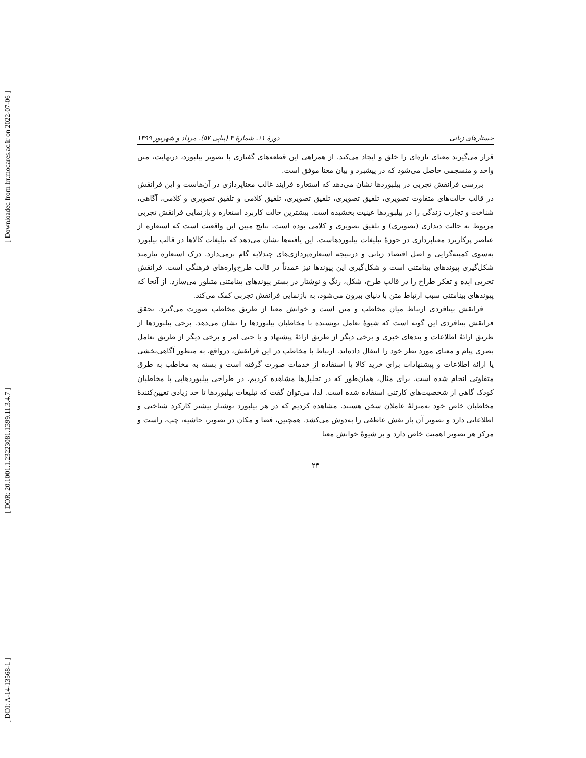[ Downloaded from lrr.modares.ac.ir on 2022-07-06 ]
[ DOR: 20.1001.1.23223081.1399.11.3.4.7 ]
[ DOI: A-14-13568-1 ]
جستارهای زبانی دورهٔ ۱۱، شمارهٔ ۳ (پیاپی ۵۷)، مرداد و شهریور ۱۳۹۹
قرار می‌گیرند معنای تازه‌ای را خلق و ایجاد می‌کند. از همراهی این قطعه‌های گفتاری با تصویر بیلبورد، درنهایت، متن واحد و منسجمی حاصل می‌شود که در پیشبرد و بیان معنا موفق است.
بررسی فرانقش تجربی در بیلبوردها نشان می‌دهد که استعاره فرایند غالب معناپردازی در آن‌هاست و این فرانقش در قالب حالت‌های متفاوت تصویری، تلفیق تصویری، تلفیق تصویری، تلفیق کلامی و تلفیق تصویری و کلامی، آگاهی، شناخت و تجارب زندگی را در بیلبوردها عینیت بخشیده است. بیشترین حالت کاربرد استعاره و بازنمایی فرانقش تجربی مربوط به حالت دیداری (تصویری) و تلفیق تصویری و کلامی بوده است. نتایج مبین این واقعیت است که استعاره از عناصر پرکاربرد معناپردازی در حوزهٔ تبلیغات بیلبوردهاست. این یافته‌ها نشان می‌دهد که تبلیغات کالاها در قالب بیلبورد به‌سوی کمینه‌گرایی و اصل اقتصاد زبانی و درنتیجه استعاره‌پردازی‌های چندلایه گام برمی‌دارد. درک استعاره نیازمند شکل‌گیری پیوندهای بینامتنی است و شکل‌گیری این پیوندها نیز عمدتاً در قالب طرح‌واره‌های فرهنگی است. فرانقش تجربی ایده و تفکر طراح را در قالب طرح، شکل، رنگ و نوشتار در بستر پیوندهای بینامتنی متبلور می‌سازد. از آنجا که پیوندهای بینامتنی سبب ارتباط متن با دنیای بیرون می‌شود، به بازنمایی فرانقش تجربی کمک می‌کند.
فرانقش بینافردی ارتباط میان مخاطب و متن است و خوانش معنا از طریق مخاطب صورت می‌گیرد. تحقق فرانقش بینافردی این گونه است که شیوهٔ تعامل نویسنده با مخاطبان بیلبوردها را نشان می‌دهد. برخی بیلبوردها از طریق ارائهٔ اطلاعات و بندهای خبری و برخی دیگر از طریق ارائهٔ پیشنهاد و یا حتی امر و برخی دیگر از طریق تعامل بصری پیام و معنای مورد نظر خود را انتقال داده‌اند. ارتباط با مخاطب در این فرانقش، درواقع، به منظور آگاهی‌بخشی یا ارائهٔ اطلاعات و پیشنهادات برای خرید کالا یا استفاده از خدمات صورت گرفته است و بسته به مخاطب به طرق متفاوتی انجام شده است. برای مثال، همان‌طور که در تحلیل‌ها مشاهده کردیم، در طراحی بیلبوردهایی با مخاطبان کودک گاهی از شخصیت‌های کارتنی استفاده شده است. لذا، می‌توان گفت که تبلیغات بیلبوردها تا حد زیادی تعیین‌کنندهٔ مخاطبان خاص خود به‌منزلهٔ عاملان سخن هستند. مشاهده کردیم که در هر بیلبورد نوشتار بیشتر کارکرد شناختی و اطلاعاتی دارد و تصویر آن بار نقش عاطفی را به‌دوش می‌کشد. همچنین، فضا و مکان در تصویر، حاشیه، چپ، راست و مرکز هر تصویر اهمیت خاص دارد و بر شیوهٔ خوانش معنا
۲۳